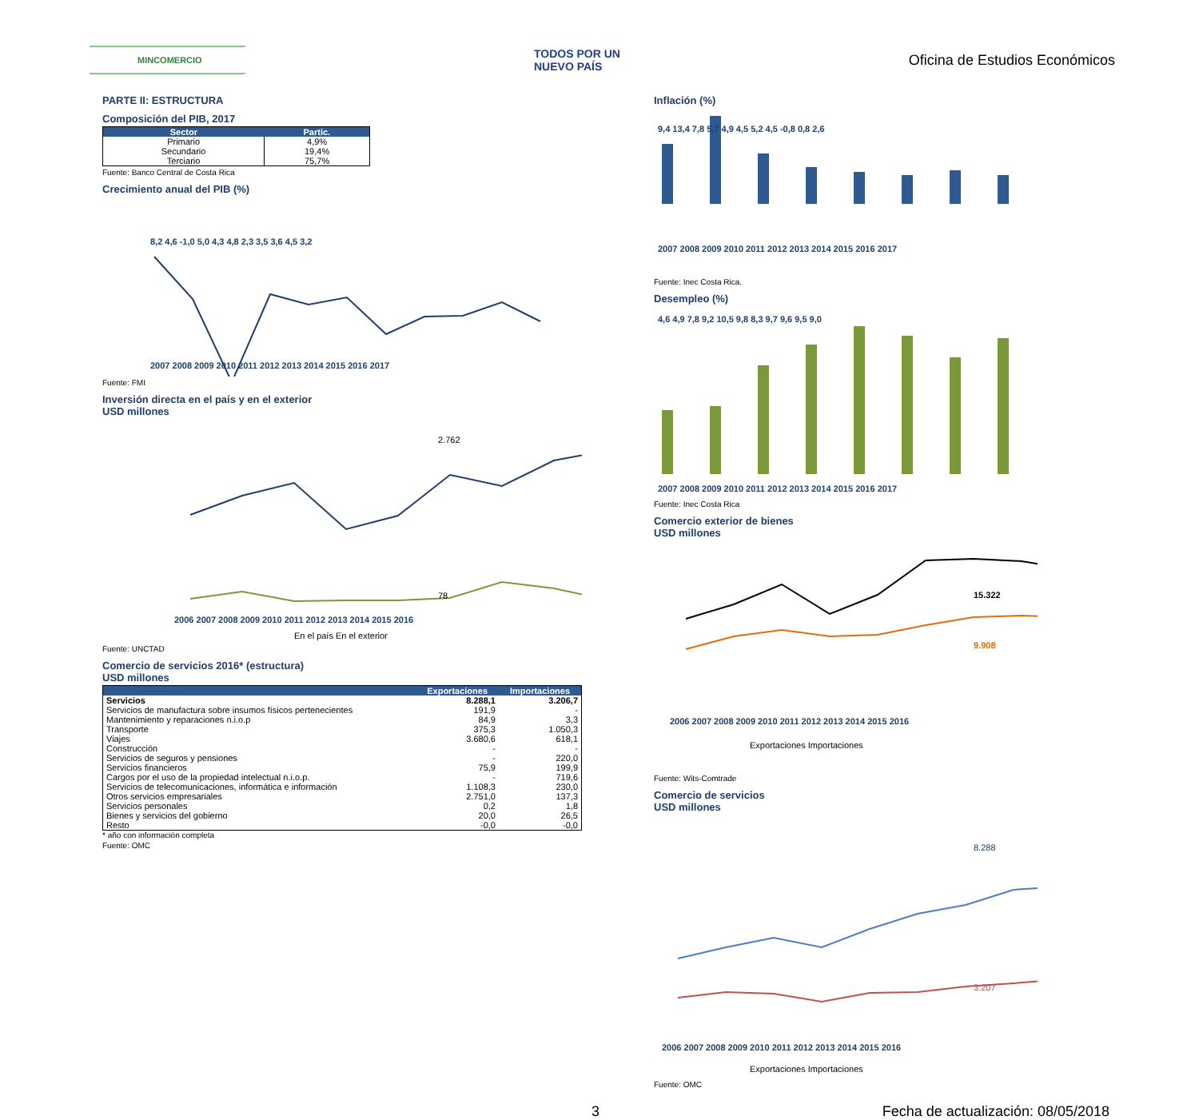MINCOMERCIO
TODOS POR UN
NUEVO PAÍS
Oficina de Estudios Económicos
PARTE II: ESTRUCTURA
Composición del PIB, 2017
| Sector | Partic. |
| --- | --- |
| Primario | 4,9% |
| Secundario | 19,4% |
| Terciario | 75,7% |
Fuente: Banco Central de Costa Rica
Crecimiento anual del PIB (%)
8,2 4,6 -1,0 5,0 4,3 4,8 2,3 3,5 3,6 4,5 3,2
2007 2008 2009 2010 2011 2012 2013 2014 2015 2016 2017
Fuente: FMI
Inversión directa en el país y en el exterior
USD millones
2.762
78
2006 2007 2008 2009 2010 2011 2012 2013 2014 2015 2016
En el país En el exterior
Fuente: UNCTAD
Comercio de servicios 2016* (estructura)
USD millones
| | Exportaciones | Importaciones |
| --- | --- | --- |
| Servicios | 8.288,1 | 3.206,7 |
| Servicios de manufactura sobre insumos físicos pertenecientes | 191,9 | - |
| Mantenimiento y reparaciones n.i.o.p | 84,9 | 3,3 |
| Transporte | 375,3 | 1.050,3 |
| Viajes | 3.680,6 | 618,1 |
| Construcción | - | - |
| Servicios de seguros y pensiones | - | 220,0 |
| Servicios financieros | 75,9 | 199,9 |
| Cargos por el uso de la propiedad intelectual n.i.o.p. | - | 719,6 |
| Servicios de telecomunicaciones, informática e información | 1.108,3 | 230,0 |
| Otros servicios empresariales | 2.751,0 | 137,3 |
| Servicios personales | 0,2 | 1,8 |
| Bienes y servicios del gobierno | 20,0 | 26,5 |
| Resto | -0,0 | -0,0 |
* año con información completa
Fuente: OMC
Inflación (%)
9,4 13,4 7,8 5,7 4,9 4,5 5,2 4,5 -0,8 0,8 2,6
2007 2008 2009 2010 2011 2012 2013 2014 2015 2016 2017
Fuente: Inec Costa Rica.
Desempleo (%)
4,6 4,9 7,8 9,2 10,5 9,8 8,3 9,7 9,6 9,5 9,0
2007 2008 2009 2010 2011 2012 2013 2014 2015 2016 2017
Fuente: Inec Costa Rica
Comercio exterior de bienes
USD millones
15.322
9.908
2006 2007 2008 2009 2010 2011 2012 2013 2014 2015 2016
Exportaciones Importaciones
Fuente: Wits-Comtrade
Comercio de servicios
USD millones
8.288
3.207
2006 2007 2008 2009 2010 2011 2012 2013 2014 2015 2016
Exportaciones Importaciones
Fuente: OMC
3 Fecha de actualización: 08/05/2018